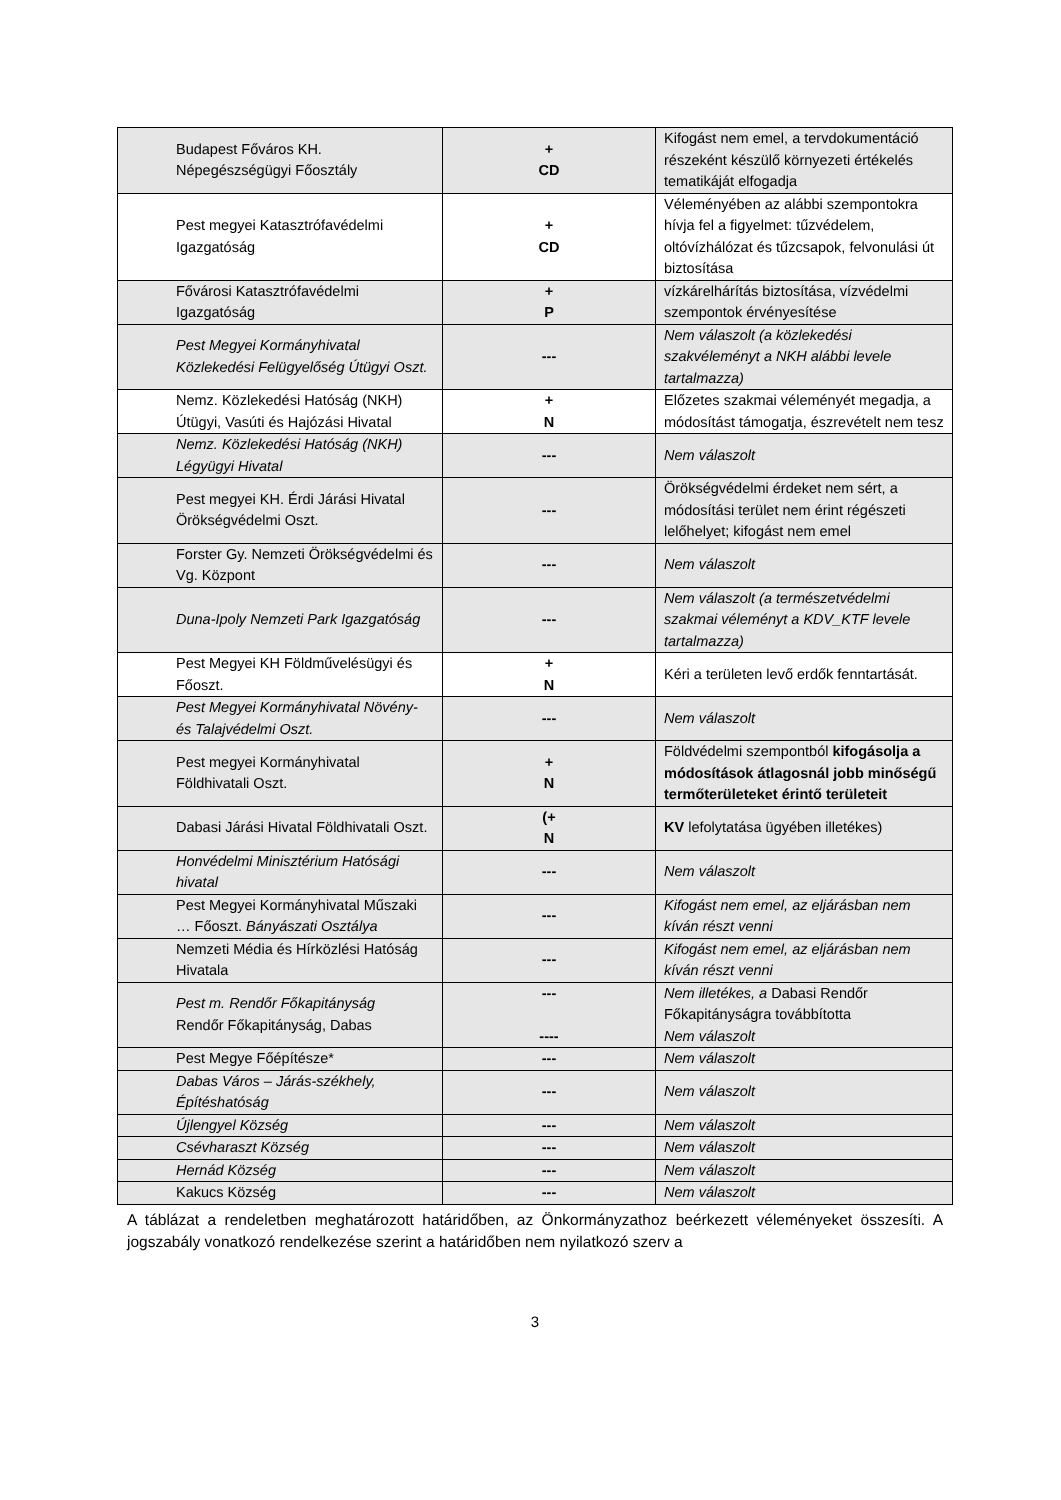| Budapest Főváros KH. Népegészségügyi Főosztály | + CD | Kifogást nem emel, a tervdokumentáció részeként készülő környezeti értékelés tematikáját elfogadja |
| Pest megyei Katasztrófavédelmi Igazgatóság | + CD | Véleményében az alábbi szempontokra hívja fel a figyelmet: tűzvédelem, oltóvízhálózat és tűzcsapok, felvonulási út biztosítása |
| Fővárosi Katasztrófavédelmi Igazgatóság | + P | vízkárelhárítás biztosítása, vízvédelmi szempontok érvényesítése |
| Pest Megyei Kormányhivatal Közlekedési Felügyelőség Útügyi Oszt. | --- | Nem válaszolt (a közlekedési szakvéleményt a NKH alábbi levele tartalmazza) |
| Nemz. Közlekedési Hatóság (NKH) Útügyi, Vasúti és Hajózási Hivatal | + N | Előzetes szakmai véleményét megadja, a módosítást támogatja, észrevételt nem tesz |
| Nemz. Közlekedési Hatóság (NKH) Légyügyi Hivatal | --- | Nem válaszolt |
| Pest megyei KH. Érdi Járási Hivatal Örökségvédelmi Oszt. | --- | Örökségvédelmi érdeket nem sért, a módosítási terület nem érint régészeti lelőhelyet; kifogást nem emel |
| Forster Gy. Nemzeti Örökségvédelmi és Vg. Központ | --- | Nem válaszolt |
| Duna-Ipoly Nemzeti Park Igazgatóság | --- | Nem válaszolt (a természetvédelmi szakmai véleményt a KDV_KTF levele tartalmazza) |
| Pest Megyei KH Földművelésügyi és Főoszt. | + N | Kéri a területen levő erdők fenntartását. |
| Pest Megyei Kormányhivatal Növény- és Talajvédelmi Oszt. | --- | Nem válaszolt |
| Pest megyei Kormányhivatal Földhivatali Oszt. | + N | Földvédelmi szempontból kifogásolja a módosítások átlagosnál jobb minőségű termőterületeket érintő területeit |
| Dabasi Járási Hivatal Földhivatali Oszt. | (+ N | KV lefolytatása ügyében illetékes) |
| Honvédelmi Minisztérium Hatósági hivatal | --- | Nem válaszolt |
| Pest Megyei Kormányhivatal Műszaki … Főoszt. Bányászati Osztálya | --- | Kifogást nem emel, az eljárásban nem kíván részt venni |
| Nemzeti Média és Hírközlési Hatóság Hivatala | --- | Kifogást nem emel, az eljárásban nem kíván részt venni |
| Pest m. Rendőr Főkapitányság Rendőr Főkapitányság, Dabas | --- ---- | Nem illetékes, a Dabasi Rendőr Főkapitányságra továbbította Nem válaszolt |
| Pest Megye Főépítésze* | --- | Nem válaszolt |
| Dabas Város – Járás-székhely, Építéshatóság | --- | Nem válaszolt |
| Újlengyel Község | --- | Nem válaszolt |
| Csévharaszt Község | --- | Nem válaszolt |
| Hernád Község | --- | Nem válaszolt |
| Kakucs Község | --- | Nem válaszolt |
A táblázat a rendeletben meghatározott határidőben, az Önkormányzathoz beérkezett véleményeket összesíti. A jogszabály vonatkozó rendelkezése szerint a határidőben nem nyilatkozó szerv a
3